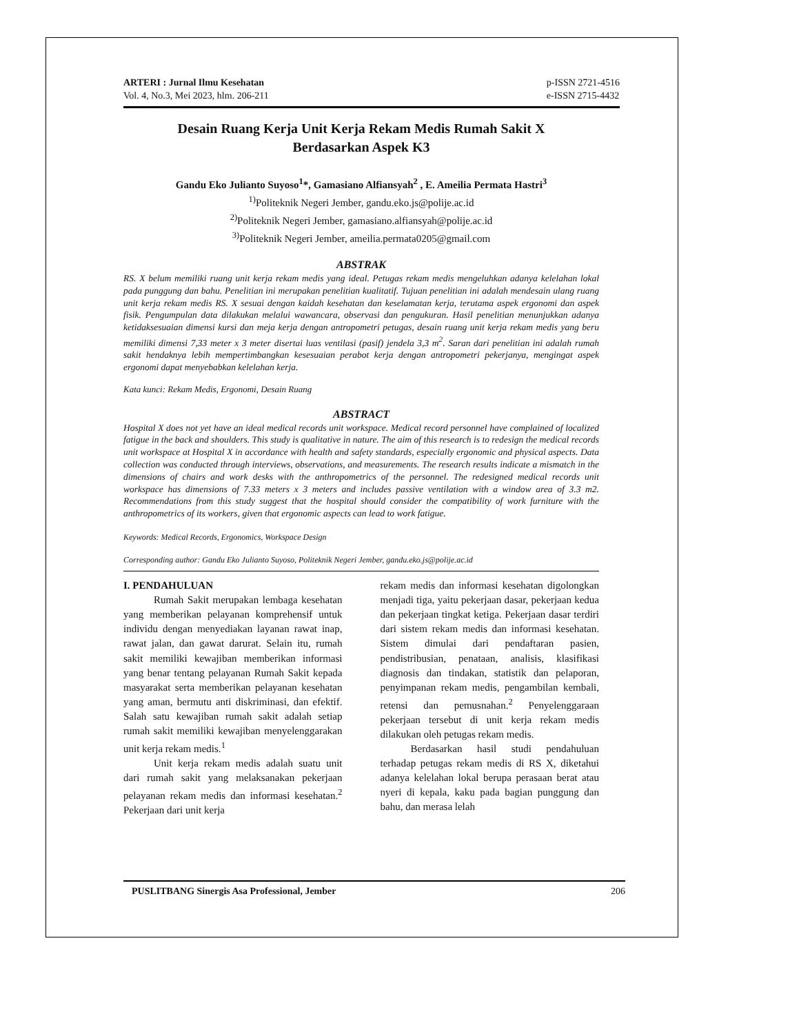ARTERI : Jurnal Ilmu Kesehatan
Vol. 4, No.3, Mei 2023, hlm. 206-211
p-ISSN 2721-4516
e-ISSN 2715-4432
Desain Ruang Kerja Unit Kerja Rekam Medis Rumah Sakit X
Berdasarkan Aspek K3
Gandu Eko Julianto Suyoso<sup>1</sup>*, Gamasiano Alfiansyah<sup>2</sup> , E. Ameilia Permata Hastri<sup>3</sup>
<sup>1)</sup> Politeknik Negeri Jember, gandu.eko.js@polije.ac.id
<sup>2)</sup> Politeknik Negeri Jember, gamasiano.alfiansyah@polije.ac.id
<sup>3)</sup> Politeknik Negeri Jember, ameilia.permata0205@gmail.com
ABSTRAK
RS. X belum memiliki ruang unit kerja rekam medis yang ideal. Petugas rekam medis mengeluhkan adanya kelelahan lokal pada punggung dan bahu. Penelitian ini merupakan penelitian kualitatif. Tujuan penelitian ini adalah mendesain ulang ruang unit kerja rekam medis RS. X sesuai dengan kaidah kesehatan dan keselamatan kerja, terutama aspek ergonomi dan aspek fisik. Pengumpulan data dilakukan melalui wawancara, observasi dan pengukuran. Hasil penelitian menunjukkan adanya ketidaksesuaian dimensi kursi dan meja kerja dengan antropometri petugas, desain ruang unit kerja rekam medis yang beru memiliki dimensi 7,33 meter x 3 meter disertai luas ventilasi (pasif) jendela 3,3 m<sup>2</sup>. Saran dari penelitian ini adalah rumah sakit hendaknya lebih mempertimbangkan kesesuaian perabot kerja dengan antropometri pekerjanya, mengingat aspek ergonomi dapat menyebabkan kelelahan kerja.
Kata kunci: Rekam Medis, Ergonomi, Desain Ruang
ABSTRACT
Hospital X does not yet have an ideal medical records unit workspace. Medical record personnel have complained of localized fatigue in the back and shoulders. This study is qualitative in nature. The aim of this research is to redesign the medical records unit workspace at Hospital X in accordance with health and safety standards, especially ergonomic and physical aspects. Data collection was conducted through interviews, observations, and measurements. The research results indicate a mismatch in the dimensions of chairs and work desks with the anthropometrics of the personnel. The redesigned medical records unit workspace has dimensions of 7.33 meters x 3 meters and includes passive ventilation with a window area of 3.3 m2. Recommendations from this study suggest that the hospital should consider the compatibility of work furniture with the anthropometrics of its workers, given that ergonomic aspects can lead to work fatigue.
Keywords: Medical Records, Ergonomics, Workspace Design
Corresponding author: Gandu Eko Julianto Suyoso, Politeknik Negeri Jember, gandu.eko.js@polije.ac.id
I. PENDAHULUAN
Rumah Sakit merupakan lembaga kesehatan yang memberikan pelayanan komprehensif untuk individu dengan menyediakan layanan rawat inap, rawat jalan, dan gawat darurat. Selain itu, rumah sakit memiliki kewajiban memberikan informasi yang benar tentang pelayanan Rumah Sakit kepada masyarakat serta memberikan pelayanan kesehatan yang aman, bermutu anti diskriminasi, dan efektif. Salah satu kewajiban rumah sakit adalah setiap rumah sakit memiliki kewajiban menyelenggarakan unit kerja rekam medis.<sup>1</sup>
Unit kerja rekam medis adalah suatu unit dari rumah sakit yang melaksanakan pekerjaan pelayanan rekam medis dan informasi kesehatan.<sup>2</sup> Pekerjaan dari unit kerja
rekam medis dan informasi kesehatan digolongkan menjadi tiga, yaitu pekerjaan dasar, pekerjaan kedua dan pekerjaan tingkat ketiga. Pekerjaan dasar terdiri dari sistem rekam medis dan informasi kesehatan. Sistem dimulai dari pendaftaran pasien, pendistribusian, penataan, analisis, klasifikasi diagnosis dan tindakan, statistik dan pelaporan, penyimpanan rekam medis, pengambilan kembali, retensi dan pemusnahan.<sup>2</sup> Penyelenggaraan pekerjaan tersebut di unit kerja rekam medis dilakukan oleh petugas rekam medis.
Berdasarkan hasil studi pendahuluan terhadap petugas rekam medis di RS X, diketahui adanya kelelahan lokal berupa perasaan berat atau nyeri di kepala, kaku pada bagian punggung dan bahu, dan merasa lelah
PUSLITBANG Sinergis Asa Professional, Jember 206